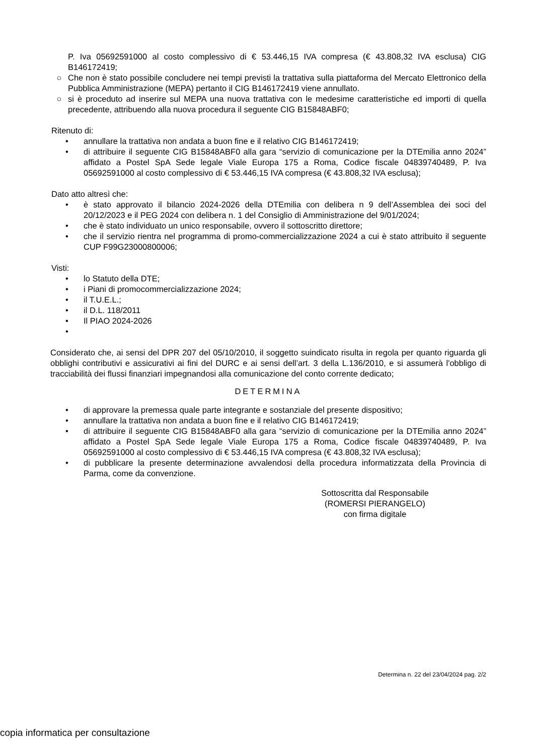P. Iva 05692591000 al costo complessivo di € 53.446,15 IVA compresa (€ 43.808,32 IVA esclusa) CIG B146172419;
○ Che non è stato possibile concludere nei tempi previsti la trattativa sulla piattaforma del Mercato Elettronico della Pubblica Amministrazione (MEPA) pertanto il CIG B146172419 viene annullato.
○ si è proceduto ad inserire sul MEPA una nuova trattativa con le medesime caratteristiche ed importi di quella precedente, attribuendo alla nuova procedura il seguente CIG B15848ABF0;
Ritenuto di:
• annullare la trattativa non andata a buon fine e il relativo CIG B146172419;
• di attribuire il seguente CIG B15848ABF0 alla gara “servizio di comunicazione per la DTEmilia anno 2024” affidato a Postel SpA Sede legale Viale Europa 175 a Roma, Codice fiscale 04839740489, P. Iva 05692591000 al costo complessivo di € 53.446,15 IVA compresa (€ 43.808,32 IVA esclusa);
Dato atto altresì che:
• è stato approvato il bilancio 2024-2026 della DTEmilia con delibera n 9 dell’Assemblea dei soci del 20/12/2023 e il PEG 2024 con delibera n. 1 del Consiglio di Amministrazione del 9/01/2024;
• che è stato individuato un unico responsabile, ovvero il sottoscritto direttore;
• che il servizio rientra nel programma di promo-commercializzazione 2024 a cui è stato attribuito il seguente CUP F99G23000800006;
Visti:
• lo Statuto della DTE;
• i Piani di promocommercializzazione 2024;
• il T.U.E.L.;
• il D.L. 118/2011
• Il PIAO 2024-2026
•
Considerato che, ai sensi del DPR 207 del 05/10/2010, il soggetto suindicato risulta in regola per quanto riguarda gli obblighi contributivi e assicurativi ai fini del DURC e ai sensi dell’art. 3 della L.136/2010, e si assumerà l'obbligo di tracciabilità dei flussi finanziari impegnandosi alla comunicazione del conto corrente dedicato;
DETERMINA
• di approvare la premessa quale parte integrante e sostanziale del presente dispositivo;
• annullare la trattativa non andata a buon fine e il relativo CIG B146172419;
• di attribuire il seguente CIG B15848ABF0 alla gara “servizio di comunicazione per la DTEmilia anno 2024” affidato a Postel SpA Sede legale Viale Europa 175 a Roma, Codice fiscale 04839740489, P. Iva 05692591000 al costo complessivo di € 53.446,15 IVA compresa (€ 43.808,32 IVA esclusa);
• di pubblicare la presente determinazione avvalendosi della procedura informatizzata della Provincia di Parma, come da convenzione.
Sottoscritta dal Responsabile
(ROMERSI PIERANGELO)
con firma digitale
Determina n. 22 del 23/04/2024 pag. 2/2
copia informatica per consultazione